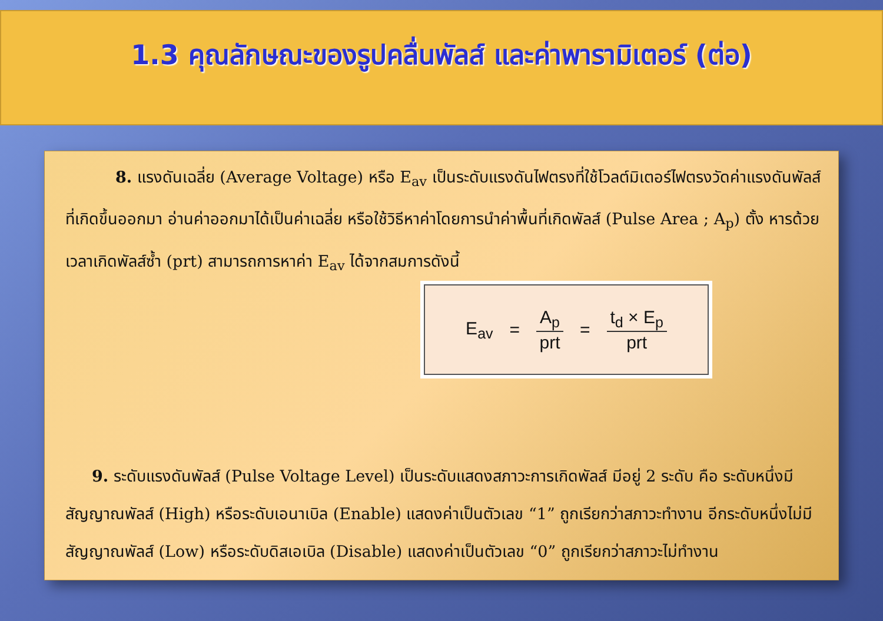1.3 คุณลักษณะของรูปคลื่นพัลส์ และค่าพารามิเตอร์ (ต่อ)
8. แรงดันเฉลี่ย (Average Voltage) หรือ E<sub>av</sub> เป็นระดับแรงดันไฟตรงที่ใช้โวลต์มิเตอร์ไฟตรงวัดค่าแรงดันพัลส์ที่เกิดขึ้นออกมา อ่านค่าออกมาได้เป็นค่าเฉลี่ย หรือใช้วิธีหาค่าโดยการนำค่าพื้นที่เกิดพัลส์ (Pulse Area ; A<sub>p</sub>) ตั้ง หารด้วยเวลาเกิดพัลส์ซ้ำ (prt) สามารถการหาค่า E<sub>av</sub> ได้จากสมการดังนี้
E<sub>av</sub> = A<sub>p</sub> prt = t<sub>d</sub> × E<sub>p</sub> prt
9. ระดับแรงดันพัลส์ (Pulse Voltage Level) เป็นระดับแสดงสภาวะการเกิดพัลส์ มีอยู่ 2 ระดับ คือ ระดับหนึ่งมีสัญญาณพัลส์ (High) หรือระดับเอนาเบิล (Enable) แสดงค่าเป็นตัวเลข “1” ถูกเรียกว่าสภาวะทำงาน อีกระดับหนึ่งไม่มีสัญญาณพัลส์ (Low) หรือระดับดิสเอเบิล (Disable) แสดงค่าเป็นตัวเลข “0” ถูกเรียกว่าสภาวะไม่ทำงาน